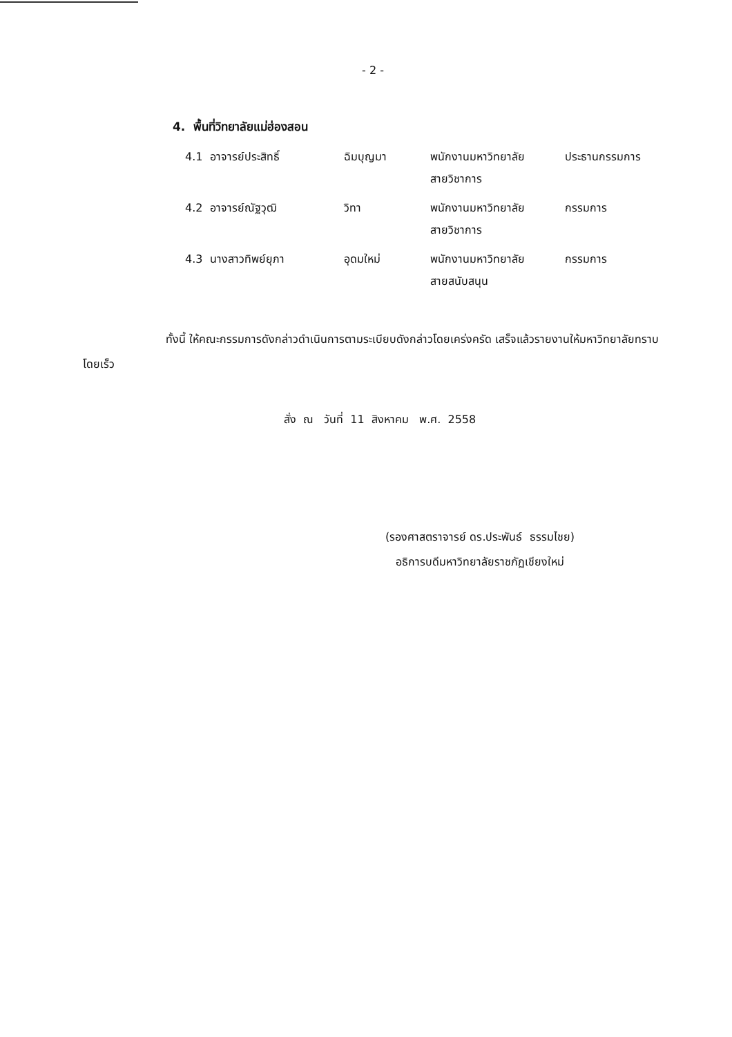- 2 -
4. พื้นที่วิทยาลัยแม่ฮ่องสอน
| 4.1 อาจารย์ประสิทธิ์ | ฉิมบุญมา | พนักงานมหาวิทยาลัย สายวิชาการ | ประธานกรรมการ |
| 4.2 อาจารย์ณัฐวุฒิ | วิทา | พนักงานมหาวิทยาลัย สายวิชาการ | กรรมการ |
| 4.3 นางสาวทิพย์ยุภา | อุดมใหม่ | พนักงานมหาวิทยาลัย สายสนับสนุน | กรรมการ |
ทั้งนี้ ให้คณะกรรมการดังกล่าวดำเนินการตามระเบียบดังกล่าวโดยเคร่งครัด เสร็จแล้วรายงานให้มหาวิทยาลัยทราบโดยเร็ว
สั่ง ณ วันที่ 11 สิงหาคม พ.ศ. 2558
(รองศาสตราจารย์ ดร.ประพันธ์ ธรรมไชย)
อธิการบดีมหาวิทยาลัยราชภัฏเชียงใหม่